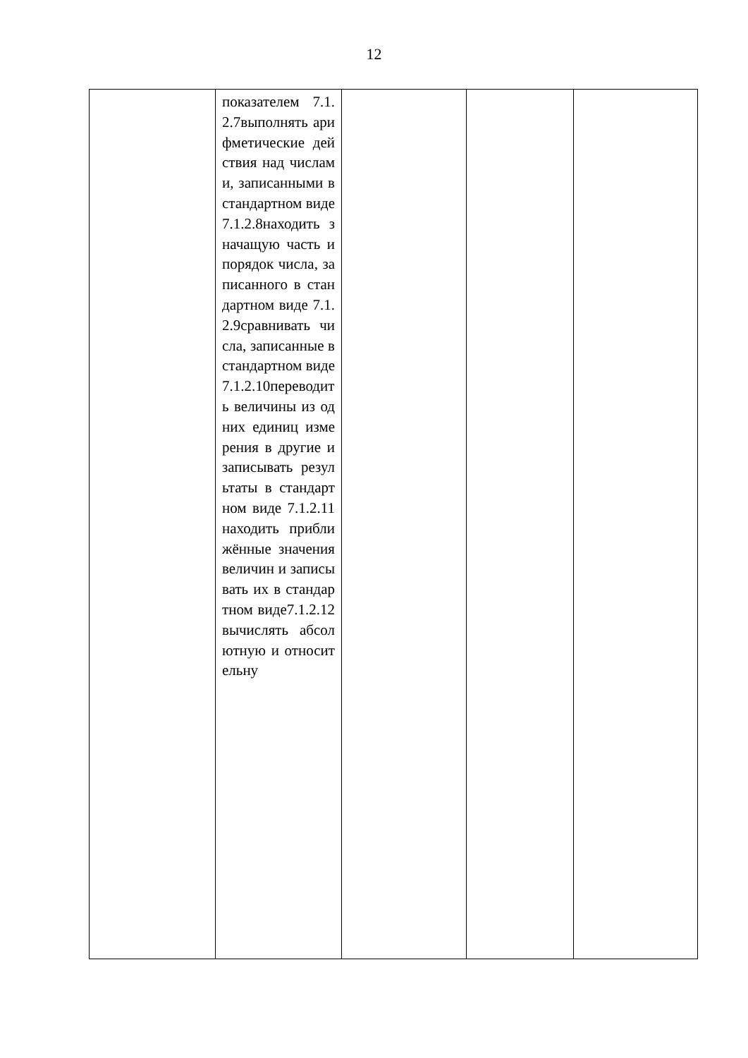12
| | показателем 7.1.2.7выполнять арифметические действия над числами, записанными в стандартном виде 7.1.2.8находить значащую часть и порядок числа, записанного в стандартном виде 7.1.2.9сравнивать числа, записанные в стандартном виде 7.1.2.10переводить величины из одних единиц измерения в другие и записывать результаты в стандартном виде 7.1.2.11находить приближённые значения величин и записывать их в стандартном виде7.1.2.12вычислять абсолютную и относительну | | | |